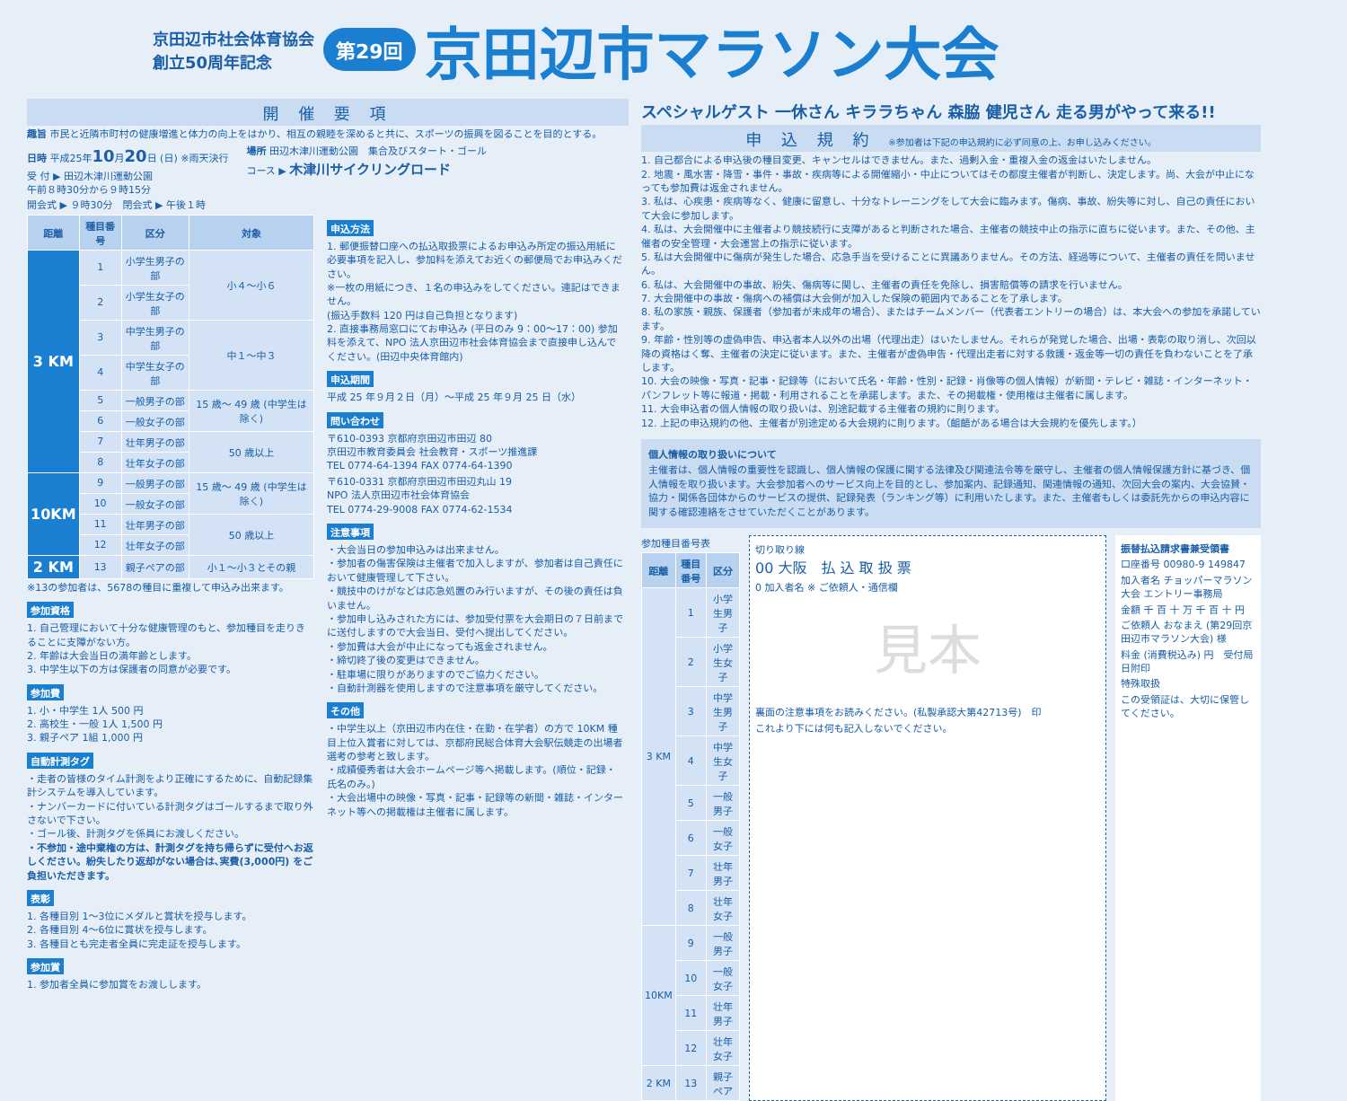京田辺市社会体育協会
創立50周年記念
第29回 京田辺市マラソン大会
開 催 要 項
趣旨 市民と近隣市町村の健康増進と体力の向上をはかり、相互の親睦を深めると共に、スポーツの振興を図ることを目的とする。
日時 平成25年10月20日 (日) ※雨天決行
受 付 ▶ 田辺木津川運動公園
午前８時30分から９時15分
開会式 ▶ ９時30分　閉会式 ▶ 午後１時
場所 田辺木津川運動公園　集合及びスタート・ゴール
コース ▶ 木津川サイクリングロード
| 距離 | 種目番号 | 区分 | 対象 |
| --- | --- | --- | --- |
| 3 KM | 1 | 小学生男子の部 | 小４～小６ |
| | 2 | 小学生女子の部 | |
| | 3 | 中学生男子の部 | 中１～中３ |
| | 4 | 中学生女子の部 | |
| | 5 | 一般男子の部 | 15 歳～ 49 歳 (中学生は除く) |
| | 6 | 一般女子の部 | |
| | 7 | 壮年男子の部 | 50 歳以上 |
| | 8 | 壮年女子の部 | |
| 10KM | 9 | 一般男子の部 | 15 歳～ 49 歳 (中学生は除く) |
| | 10 | 一般女子の部 | |
| | 11 | 壮年男子の部 | 50 歳以上 |
| | 12 | 壮年女子の部 | |
| 2 KM | 13 | 親子ペアの部 | 小１～小３とその親 |
※13の参加者は、5678の種目に重複して申込み出来ます。
参加資格
1. 自己管理において十分な健康管理のもと、参加種目を走りきることに支障がない方。
2. 年齢は大会当日の満年齢とします。
3. 中学生以下の方は保護者の同意が必要です。
参加費
1. 小・中学生 1人 500 円
2. 高校生・一般 1人 1,500 円
3. 親子ペア 1組 1,000 円
自動計測タグ
・走者の皆様のタイム計測をより正確にするために、自動記録集計システムを導入しています。
・ナンバーカードに付いている計測タグはゴールするまで取り外さないで下さい。
・ゴール後、計測タグを係員にお渡しください。
・不参加・途中棄権の方は、計測タグを持ち帰らずに受付へお返しください。紛失したり返却がない場合は､実費(3,000円) をご負担いただきます。
表彰
1. 各種目別 1～3位にメダルと賞状を授与します。
2. 各種目別 4～6位に賞状を授与します。
3. 各種目とも完走者全員に完走証を授与します。
参加賞
1. 参加者全員に参加賞をお渡しします。
申込方法
1. 郵便振替口座への払込取扱票によるお申込み所定の振込用紙に必要事項を記入し、参加料を添えてお近くの郵便局でお申込みください。
※一枚の用紙につき、１名の申込みをしてください。連記はできません。
(振込手数料 120 円は自己負担となります)
2. 直接事務局窓口にてお申込み (平日のみ 9：00～17：00) 参加料を添えて、NPO 法人京田辺市社会体育協会まで直接申し込んでください。(田辺中央体育館内)
申込期間
平成 25 年９月２日（月）～平成 25 年９月 25 日（水）
問い合わせ
〒610-0393 京都府京田辺市田辺 80
京田辺市教育委員会 社会教育・スポーツ推進課
TEL 0774-64-1394 FAX 0774-64-1390
〒610-0331 京都府京田辺市田辺丸山 19
NPO 法人京田辺市社会体育協会
TEL 0774-29-9008 FAX 0774-62-1534
注意事項
・大会当日の参加申込みは出来ません。
・参加者の傷害保険は主催者で加入しますが、参加者は自己責任において健康管理して下さい。
・競技中のけがなどは応急処置のみ行いますが、その後の責任は負いません。
・参加申し込みされた方には、参加受付票を大会期日の７日前までに送付しますので大会当日、受付へ提出してください。
・参加費は大会が中止になっても返金されません。
・締切終了後の変更はできません。
・駐車場に限りがありますのでご協力ください。
・自動計測器を使用しますので注意事項を厳守してください。
その他
・中学生以上（京田辺市内在住・在勤・在学者）の方で 10KM 種目上位入賞者に対しては、京都府民総合体育大会駅伝競走の出場者選考の参考と致します。
・成績優秀者は大会ホームページ等へ掲載します。(順位・記録・氏名のみ。)
・大会出場中の映像・写真・記事・記録等の新聞・雑誌・インターネット等への掲載権は主催者に属します。
スペシャルゲスト 一休さん キララちゃん 森脇 健児さん 走る男がやって来る!!
申 込 規 約 ※参加者は下記の申込規約に必ず同意の上、お申し込みください。
1. 自己都合による申込後の種目変更、キャンセルはできません。また、過剰入金・重複入金の返金はいたしません。
2. 地震・風水害・降雪・事件・事故・疾病等による開催縮小・中止についてはその都度主催者が判断し、決定します。尚、大会が中止になっても参加費は返金されません。
3. 私は、心疾患・疾病等なく、健康に留意し、十分なトレーニングをして大会に臨みます。傷病、事故、紛失等に対し、自己の責任において大会に参加します。
4. 私は、大会開催中に主催者より競技続行に支障があると判断された場合、主催者の競技中止の指示に直ちに従います。また、その他、主催者の安全管理・大会運営上の指示に従います。
5. 私は大会開催中に傷病が発生した場合、応急手当を受けることに異議ありません。その方法、経過等について、主催者の責任を問いません。
6. 私は、大会開催中の事故、紛失、傷病等に関し、主催者の責任を免除し、損害賠償等の請求を行いません。
7. 大会開催中の事故・傷病への補償は大会側が加入した保険の範囲内であることを了承します。
8. 私の家族・親族、保護者（参加者が未成年の場合）、またはチームメンバー（代表者エントリーの場合）は、本大会への参加を承諾しています。
9. 年齢・性別等の虚偽申告、申込者本人以外の出場（代理出走）はいたしません。それらが発覚した場合、出場・表彰の取り消し、次回以降の資格はく奪、主催者の決定に従います。また、主催者が虚偽申告・代理出走者に対する救護・返金等一切の責任を負わないことを了承します。
10. 大会の映像・写真・記事・記録等（において氏名・年齢・性別・記録・肖像等の個人情報）が新聞・テレビ・雑誌・インターネット・パンフレット等に報道・掲載・利用されることを承諾します。また、その掲載権・使用権は主催者に属します。
11. 大会申込者の個人情報の取り扱いは、別途記載する主催者の規約に則ります。
12. 上記の申込規約の他、主催者が別途定める大会規約に則ります。（齟齬がある場合は大会規約を優先します。）
個人情報の取り扱いについて
主催者は、個人情報の重要性を認識し、個人情報の保護に関する法律及び関連法令等を厳守し、主催者の個人情報保護方針に基づき、個人情報を取り扱います。大会参加者へのサービス向上を目的とし、参加案内、記録通知、関連情報の通知、次回大会の案内、大会協賛・協力・関係各団体からのサービスの提供、記録発表（ランキング等）に利用いたします。また、主催者もしくは委託先からの申込内容に関する確認連絡をさせていただくことがあります。
参加種目番号表
| 距離 | 種目番号 | 区分 |
| --- | --- | --- |
| 3 KM | 1 | 小学生男子 |
| | 2 | 小学生女子 |
| | 3 | 中学生男子 |
| | 4 | 中学生女子 |
| | 5 | 一般男子 |
| | 6 | 一般女子 |
| | 7 | 壮年男子 |
| | 8 | 壮年女子 |
| 10KM | 9 | 一般男子 |
| | 10 | 一般女子 |
| | 11 | 壮年男子 |
| | 12 | 壮年女子 |
| 2 KM | 13 | 親子ペア |
切り取り線
00 大阪　払 込 取 扱 票
0 加入者名 ※ ご依頼人・通信欄
見本
裏面の注意事項をお読みください。(私製承認大第42713号)　印
これより下には何も記入しないでください。
振替払込請求書兼受領書
口座番号 00980-9 149847
加入者名 チョッパーマラソン大会 エントリー事務局
金額 千 百 十 万 千 百 十 円
ご依頼人 おなまえ (第29回京田辺市マラソン大会) 様
料金 (消費税込み) 円　受付局日附印
特殊取扱
この受領証は、大切に保管してください。